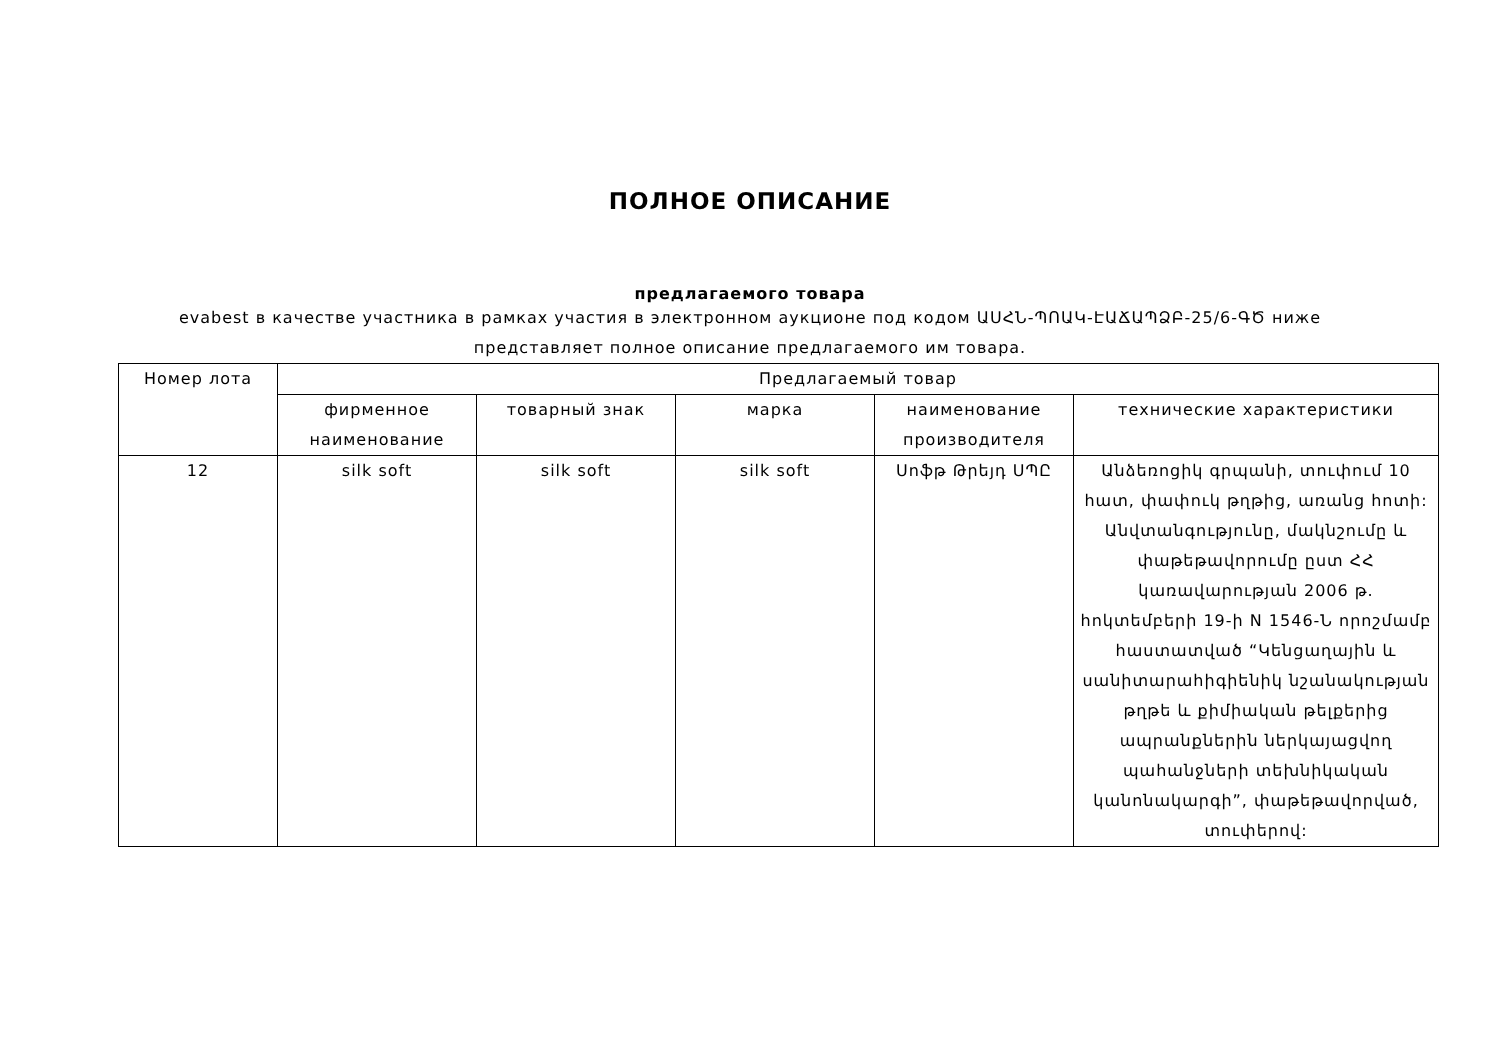ПОЛНОЕ ОПИСАНИЕ
предлагаемого товара
evabest в качестве участника в рамках участия в электронном аукционе под кодом ԱՍՀՆ-ՊՈԱԿ-ԷԱՃԱՊՁԲ-25/6-ԳԾ ниже представляет полное описание предлагаемого им товара.
| Номер лота | Предлагаемый товар | | | | |
| --- | --- | --- | --- | --- | --- |
| | фирменное наименование | товарный знак | марка | наименование производителя | технические характеристики |
| 12 | silk soft | silk soft | silk soft | Սոֆթ Թրեյդ ՍՊԸ | Անձեռոցիկ գրպանի, տուփում 10 հատ, փափուկ թղթից, առանց հոտի: Անվտանգությունը, մակնշումը և փաթեթավորումը ըստ ՀՀ կառավարության 2006 թ. հոկտեմբերի 19-ի N 1546-Ն որոշմամբ հաստատված “Կենցաղային և սանիտարահիգիենիկ նշանակության թղթե և քիմիական թելքերից ապրանքներին ներկայացվող պահանջների տեխնիկական կանոնակարգի”, փաթեթավորված, տուփերով: |